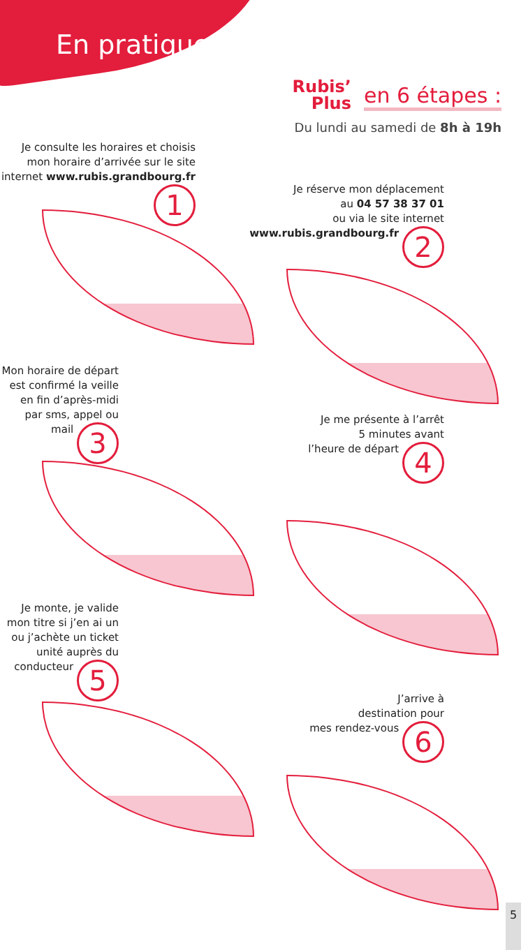En pratique
Rubis’
Plus en 6 étapes :
Du lundi au samedi de 8h à 19h
Je consulte les horaires et choisis mon horaire d’arrivée sur le site internet www.rubis.grandbourg.fr 1
Je réserve mon déplacement
au 04 57 38 37 01
ou via le site internet
www.rubis.grandbourg.fr 2
Mon horaire de départ est confirmé la veille en fin d’après-midi par sms, appel ou mail 3
Je me présente à l’arrêt
5 minutes avant
l’heure de départ 4
Je monte, je valide mon titre si j’en ai un ou j’achète un ticket unité auprès du conducteur 5
J’arrive à
destination pour
mes rendez-vous 6
5